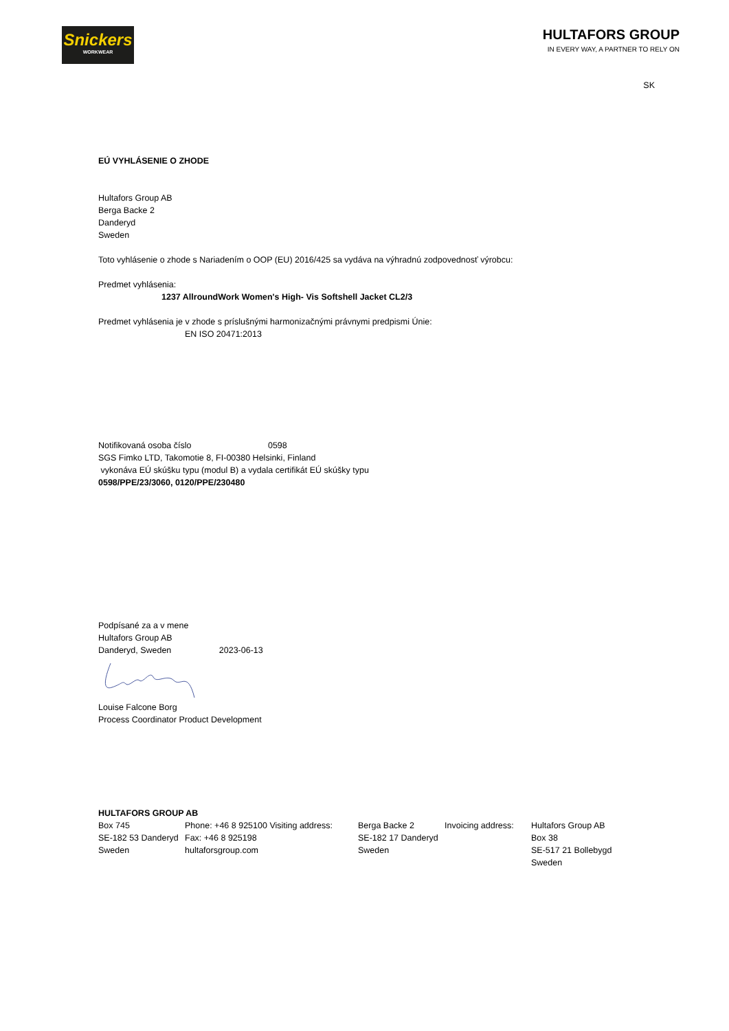Snickers
WORKWEAR
HULTAFORS GROUP
IN EVERY WAY, A PARTNER TO RELY ON
SK
EÚ VYHLÁSENIE O ZHODE
Hultafors Group AB
Berga Backe 2
Danderyd
Sweden
Toto vyhlásenie o zhode s Nariadením o OOP (EU) 2016/425 sa vydáva na výhradnú zodpovednosť výrobcu:
Predmet vyhlásenia:
1237 AllroundWork Women's High- Vis Softshell Jacket CL2/3
Predmet vyhlásenia je v zhode s príslušnými harmonizačnými právnymi predpismi Únie:
EN ISO 20471:2013
Notifikovaná osoba číslo 0598
SGS Fimko LTD, Takomotie 8, FI-00380 Helsinki, Finland
vykonáva EÚ skúšku typu (modul B) a vydala certifikát EÚ skúšky typu
0598/PPE/23/3060, 0120/PPE/230480
Podpísané za a v mene
Hultafors Group AB
Danderyd, Sweden 2023-06-13
Louise Falcone Borg
Process Coordinator Product Development
HULTAFORS GROUP AB
Box 745
SE-182 53 Danderyd
Sweden
Phone: +46 8 925100 Visiting address:
Fax: +46 8 925198
hultaforsgroup.com
Berga Backe 2
SE-182 17 Danderyd
Sweden
Invoicing address:
Hultafors Group AB
Box 38
SE-517 21 Bollebygd
Sweden